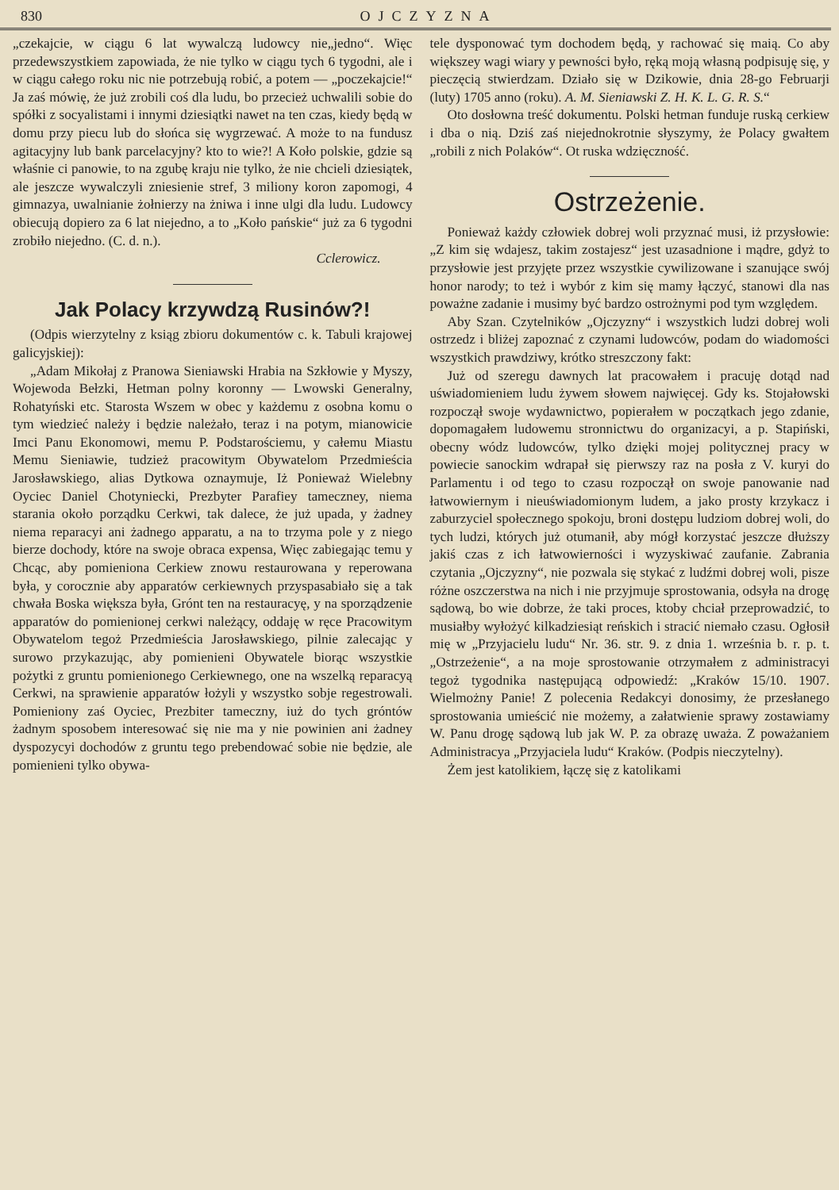830 OJCZYZNA
„czekajcie, w ciągu 6 lat wywalczą ludowcy nie„jedno“. Więc przedewszystkiem zapowiada, że nie tylko w ciągu tych 6 tygodni, ale i w ciągu całego roku nic nie potrzebują robić, a potem — „poczekajcie!“ Ja zaś mówię, że już zrobili coś dla ludu, bo przecież uchwalili sobie do spółki z socyalistami i innymi dziesiątki nawet na ten czas, kiedy będą w domu przy piecu lub do słońca się wygrzewać. A może to na fundusz agitacyjny lub bank parcelacyjny? kto to wie?! A Koło polskie, gdzie są właśnie ci panowie, to na zgubę kraju nie tylko, że nie chcieli dziesiątek, ale jeszcze wywalczyli zniesienie stref, 3 miliony koron zapomogi, 4 gimnazya, uwalnianie żołnierzy na żniwa i inne ulgi dla ludu. Ludowcy obiecują dopiero za 6 lat niejedno, a to „Koło pańskie“ już za 6 tygodni zrobiło niejedno. (C. d. n.).
Cclerowicz.
Jak Polacy krzywdzą Rusinów?!
(Odpis wierzytelny z ksiąg zbioru dokumentów c. k. Tabuli krajowej galicyjskiej):
„Adam Mikołaj z Pranowa Sieniawski Hrabia na Szkłowie y Myszy, Wojewoda Bełzki, Hetman polny koronny — Lwowski Generalny, Rohatyński etc. Starosta Wszem w obec y każdemu z osobna komu o tym wiedzieć należy i będzie należało, teraz i na potym, mianowicie Imci Panu Ekonomowi, memu P. Podstarościemu, y całemu Miastu Memu Sieniawie, tudzież pracowitym Obywatelom Przedmieścia Jarosławskiego, alias Dytkowa oznaymuje, Iż Ponieważ Wielebny Oyciec Daniel Chotyniecki, Prezbyter Parafiey tameczney, niema starania około porządku Cerkwi, tak dalece, że już upada, y żadney niema reparacyi ani żadnego apparatu, a na to trzyma pole y z niego bierze dochody, które na swoje obraca expensa, Więc zabiegając temu y Chcąc, aby pomieniona Cerkiew znowu restaurowana y reperowana była, y corocznie aby apparatów cerkiewnych przyspasabiało się a tak chwała Boska większa była, Grónt ten na restauracyę, y na sporządzenie apparatów do pomienionej cerkwi należący, oddaję w ręce Pracowitym Obywatelom tegoż Przedmieścia Jarosławskiego, pilnie zalecając y surowo przykazując, aby pomienieni Obywatele biorąc wszystkie pożytki z gruntu pomienionego Cerkiewnego, one na wszelką reparacyą Cerkwi, na sprawienie apparatów łożyli y wszystko sobje regestrowali. Pomieniony zaś Oyciec, Prezbiter tameczny, iuż do tych gróntów żadnym sposobem interesować się nie ma y nie powinien ani żadney dyspozycyi dochodów z gruntu tego prebendować sobie nie będzie, ale pomienieni tylko obywa-
tele dysponować tym dochodem będą, y rachować się maią. Co aby większey wagi wiary y pewności było, ręką moją własną podpisuję się, y pieczęcią stwierdzam. Działo się w Dzikowie, dnia 28-go Februarji (luty) 1705 anno (roku). A. M. Sieniawski Z. H. K. L. G. R. S.“
Oto dosłowna treść dokumentu. Polski hetman funduje ruską cerkiew i dba o nią. Dziś zaś niejednokrotnie słyszymy, że Polacy gwałtem „robili z nich Polaków“. Ot ruska wdzięczność.
Ostrzeżenie.
Ponieważ każdy człowiek dobrej woli przyznać musi, iż przysłowie: „Z kim się wdajesz, takim zostajesz“ jest uzasadnione i mądre, gdyż to przysłowie jest przyjęte przez wszystkie cywilizowane i szanujące swój honor narody; to też i wybór z kim się mamy łączyć, stanowi dla nas poważne zadanie i musimy być bardzo ostrożnymi pod tym względem.
Aby Szan. Czytelników „Ojczyzny“ i wszystkich ludzi dobrej woli ostrzedz i bliżej zapoznać z czynami ludowców, podam do wiadomości wszystkich prawdziwy, krótko streszczony fakt:
Już od szeregu dawnych lat pracowałem i pracuję dotąd nad uświadomieniem ludu żywem słowem najwięcej. Gdy ks. Stojałowski rozpoczął swoje wydawnictwo, popierałem w początkach jego zdanie, dopomagałem ludowemu stronnictwu do organizacyi, a p. Stapiński, obecny wódz ludowców, tylko dzięki mojej politycznej pracy w powiecie sanockim wdrapał się pierwszy raz na posła z V. kuryi do Parlamentu i od tego to czasu rozpoczął on swoje panowanie nad łatwowiernym i nieuświadomionym ludem, a jako prosty krzykacz i zaburzyciel społecznego spokoju, broni dostępu ludziom dobrej woli, do tych ludzi, których już otumanił, aby mógł korzystać jeszcze dłuższy jakiś czas z ich łatwowierności i wyzyskiwać zaufanie. Zabrania czytania „Ojczyzny“, nie pozwala się stykać z ludźmi dobrej woli, pisze różne oszczerstwa na nich i nie przyjmuje sprostowania, odsyła na drogę sądową, bo wie dobrze, że taki proces, ktoby chciał przeprowadzić, to musiałby wyłożyć kilkadziesiąt reńskich i stracić niemało czasu. Ogłosił mię w „Przyjacielu ludu“ Nr. 36. str. 9. z dnia 1. września b. r. p. t. „Ostrzeżenie“, a na moje sprostowanie otrzymałem z administracyi tegoż tygodnika następującą odpowiedź: „Kraków 15/10. 1907. Wielmożny Panie! Z polecenia Redakcyi donosimy, że przesłanego sprostowania umieścić nie możemy, a załatwienie sprawy zostawiamy W. Panu drogę sądową lub jak W. P. za obrazę uważa. Z poważaniem Administracya „Przyjaciela ludu“ Kraków. (Podpis nieczytelny).
Żem jest katolikiem, łączę się z katolikami